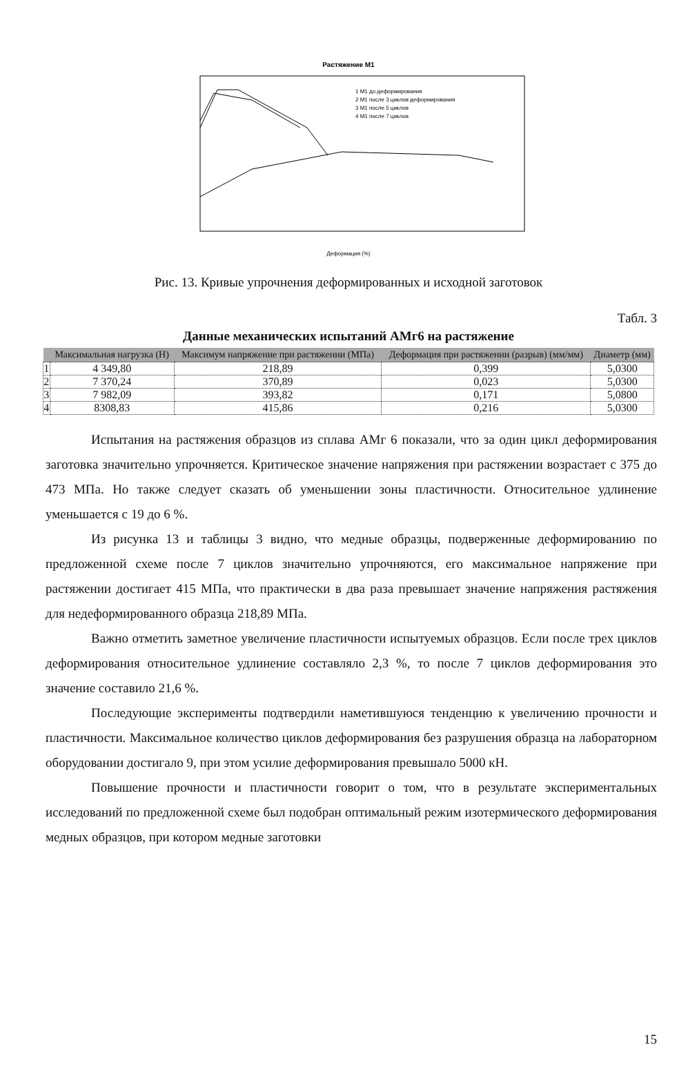Растяжение М1
1 М1 до деформирования
2 М1 после 3 циклов деформирования
3 М1 после 5 циклов
4 М1 после 7 циклов
Деформация (%)
Рис. 13. Кривые упрочнения деформированных и исходной заготовок
Табл. 3
Данные механических испытаний АМг6 на растяжение
| | Максимальная нагрузка (Н) | Максимум напряжение при растяжении (МПа) | Деформация при растяжении (разрыв) (мм/мм) | Диаметр (мм) |
| --- | --- | --- | --- | --- |
| 1 | 4 349,80 | 218,89 | 0,399 | 5,0300 |
| 2 | 7 370,24 | 370,89 | 0,023 | 5,0300 |
| 3 | 7 982,09 | 393,82 | 0,171 | 5,0800 |
| 4 | 8308,83 | 415,86 | 0,216 | 5,0300 |
Испытания на растяжения образцов из сплава АМг 6 показали, что за один цикл деформирования заготовка значительно упрочняется. Критическое значение напряжения при растяжении возрастает с 375 до 473 МПа. Но также следует сказать об уменьшении зоны пластичности. Относительное удлинение уменьшается с 19 до 6 %.
Из рисунка 13 и таблицы 3 видно, что медные образцы, подверженные деформированию по предложенной схеме после 7 циклов значительно упрочняются, его максимальное напряжение при растяжении достигает 415 МПа, что практически в два раза превышает значение напряжения растяжения для недеформированного образца 218,89 МПа.
Важно отметить заметное увеличение пластичности испытуемых образцов. Если после трех циклов деформирования относительное удлинение составляло 2,3 %, то после 7 циклов деформирования это значение составило 21,6 %.
Последующие эксперименты подтвердили наметившуюся тенденцию к увеличению прочности и пластичности. Максимальное количество циклов деформирования без разрушения образца на лабораторном оборудовании достигало 9, при этом усилие деформирования превышало 5000 кН.
Повышение прочности и пластичности говорит о том, что в результате экспериментальных исследований по предложенной схеме был подобран оптимальный режим изотермического деформирования медных образцов, при котором медные заготовки
15